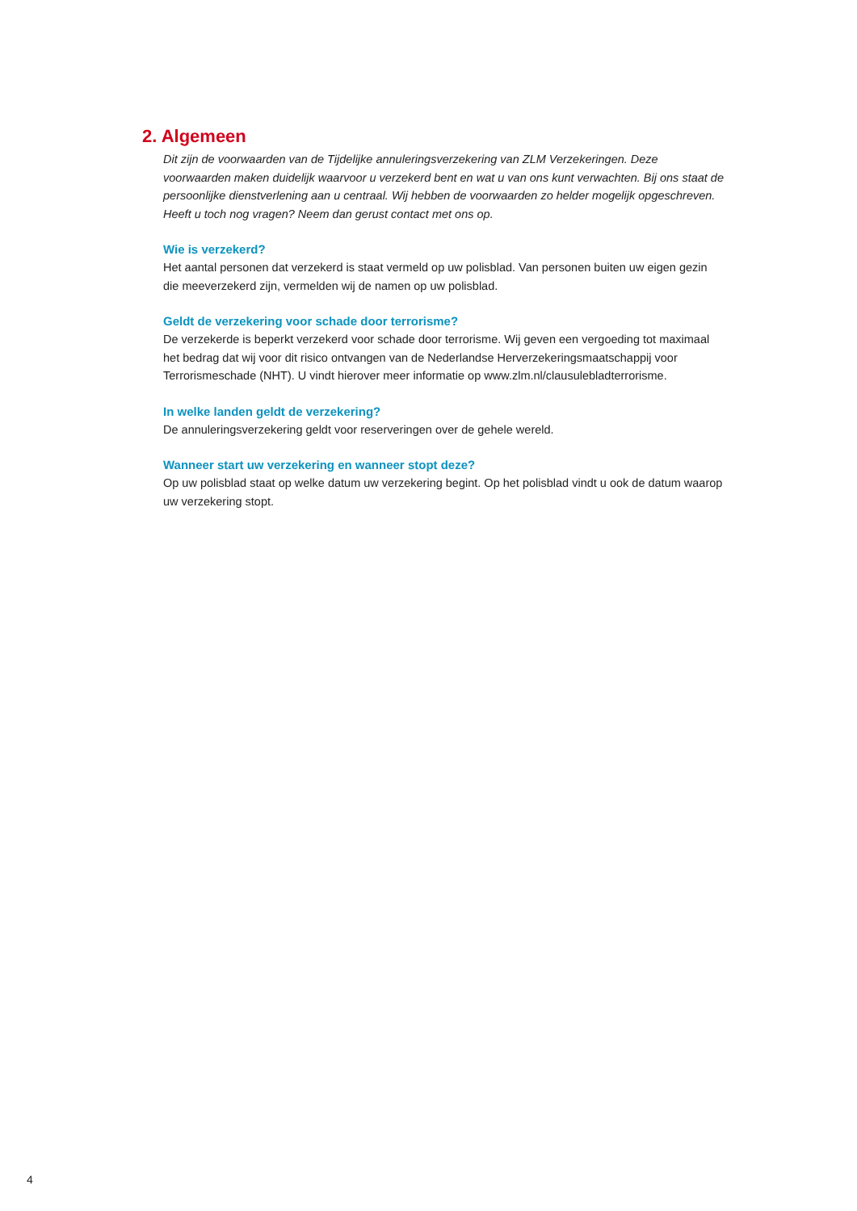2. Algemeen
Dit zijn de voorwaarden van de Tijdelijke annuleringsverzekering van ZLM Verzekeringen. Deze voorwaarden maken duidelijk waarvoor u verzekerd bent en wat u van ons kunt verwachten. Bij ons staat de persoonlijke dienstverlening aan u centraal. Wij hebben de voorwaarden zo helder mogelijk opgeschreven. Heeft u toch nog vragen? Neem dan gerust contact met ons op.
Wie is verzekerd?
Het aantal personen dat verzekerd is staat vermeld op uw polisblad. Van personen buiten uw eigen gezin die meeverzekerd zijn, vermelden wij de namen op uw polisblad.
Geldt de verzekering voor schade door terrorisme?
De verzekerde is beperkt verzekerd voor schade door terrorisme. Wij geven een vergoeding tot maximaal het bedrag dat wij voor dit risico ontvangen van de Nederlandse Herverzekeringsmaatschappij voor Terrorismeschade (NHT). U vindt hierover meer informatie op www.zlm.nl/clausulebladterrorisme.
In welke landen geldt de verzekering?
De annuleringsverzekering geldt voor reserveringen over de gehele wereld.
Wanneer start uw verzekering en wanneer stopt deze?
Op uw polisblad staat op welke datum uw verzekering begint. Op het polisblad vindt u ook de datum waarop uw verzekering stopt.
4